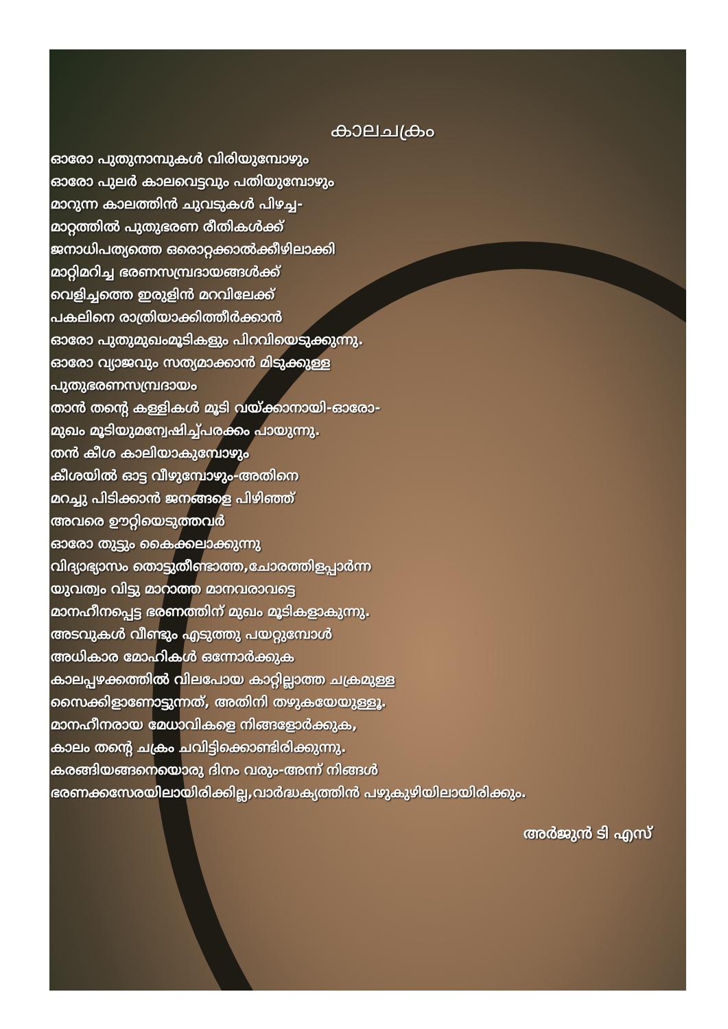കാലചക്രം
ഓരോ പുതുനാമ്പുകൾ വിരിയുമ്പോഴും
ഓരോ പുലർ കാലവെട്ടവും പതിയുമ്പോഴും
മാറുന്ന കാലത്തിൻ ചുവടുകൾ പിഴച്ച-
മാറ്റത്തിൽ പുതുഭരണ രീതികൾക്ക്
ജനാധിപത്യത്തെ ഒരൊറ്റക്കാൽക്കീഴിലാക്കി
മാറ്റിമറിച്ച ഭരണസമ്പ്രദായങ്ങൾക്ക്
വെളിച്ചത്തെ ഇരുളിൻ മറവിലേക്ക്
പകലിനെ രാത്രിയാക്കിത്തീർക്കാൻ
ഓരോ പുതുമുഖംമൂടികളും പിറവിയെടുക്കുന്നു.
ഓരോ വ്യാജവും സത്യമാക്കാൻ മിടുക്കുള്ള
പുതുഭരണസമ്പ്രദായം
താൻ തന്റെ കള്ളികൾ മൂടി വയ്ക്കാനായി-ഓരോ-
മുഖം മൂടിയുമന്വേഷിച്ച്പരക്കം പായുന്നു.
തൻ കീശ കാലിയാകുമ്പോഴും
കീശയിൽ ഓട്ട വീഴുമ്പോഴും-അതിനെ
മറച്ചു പിടിക്കാൻ ജനങ്ങളെ പിഴിഞ്ഞ്
അവരെ ഊറ്റിയെടുത്തവർ
ഓരോ തുട്ടും കൈക്കലാക്കുന്നു
വിദ്യാഭ്യാസം തൊട്ടുതീണ്ടാത്ത,ചോരത്തിളപ്പാർന്ന
യുവത്വം വിട്ടു മാറാത്ത മാനവരാവട്ടെ
മാനഹീനപ്പെട്ട ഭരണത്തിന് മുഖം മൂടികളാകുന്നു.
അടവുകൾ വീണ്ടും എടുത്തു പയറ്റുമ്പോൾ
അധികാര മോഹികൾ ഒന്നോർക്കുക
കാലപ്പഴക്കത്തിൽ വിലപോയ കാറ്റില്ലാത്ത ചക്രമുള്ള
സൈക്കിളാണോട്ടുന്നത്, അതിനി തഴുകയേയുള്ളൂ.
മാനഹീനരായ മേധാവികളെ നിങ്ങളോർക്കുക,
കാലം തന്റെ ചക്രം ചവിട്ടിക്കൊണ്ടിരിക്കുന്നു.
കരങ്ങിയങ്ങനെയൊരു ദിനം വരും-അന്ന് നിങ്ങൾ
ഭരണക്കസേരയിലായിരിക്കില്ല,വാർദ്ധക്യത്തിൻ പഴുകുഴിയിലായിരിക്കും.
അർജുൻ ടി എസ്